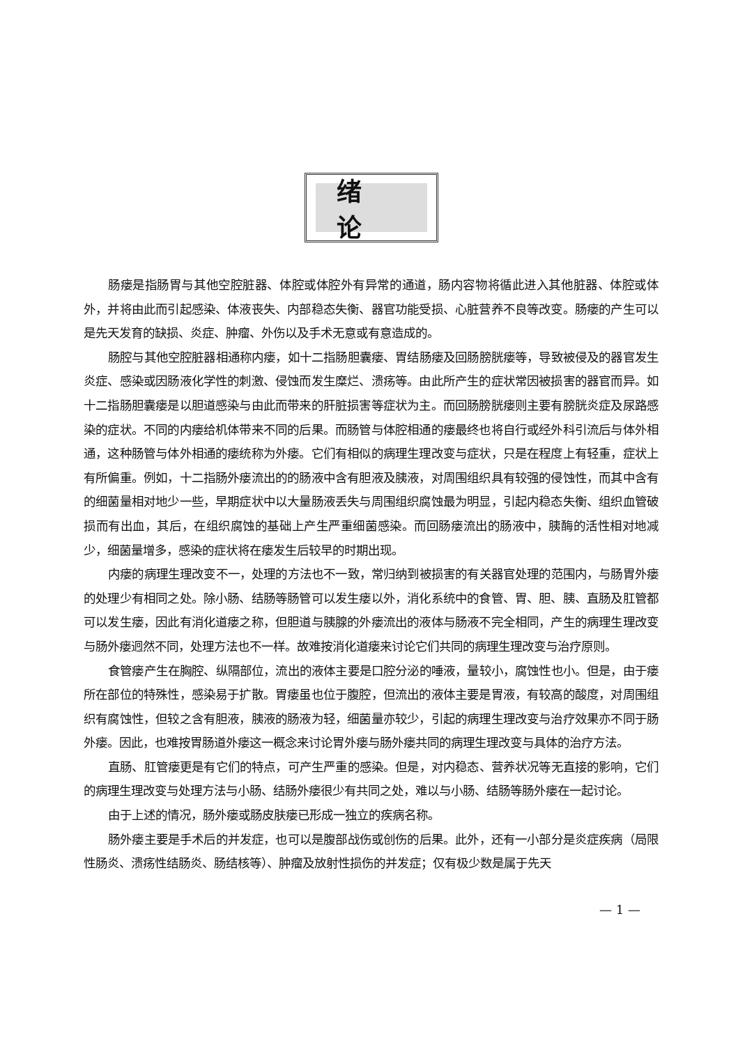绪论
肠瘘是指肠胃与其他空腔脏器、体腔或体腔外有异常的通道，肠内容物将循此进入其他脏器、体腔或体外，并将由此而引起感染、体液丧失、内部稳态失衡、器官功能受损、心脏营养不良等改变。肠瘘的产生可以是先天发育的缺损、炎症、肿瘤、外伤以及手术无意或有意造成的。
肠腔与其他空腔脏器相通称内瘘，如十二指肠胆囊瘘、胃结肠瘘及回肠膀胱瘘等，导致被侵及的器官发生炎症、感染或因肠液化学性的刺激、侵蚀而发生糜烂、溃疡等。由此所产生的症状常因被损害的器官而异。如十二指肠胆囊瘘是以胆道感染与由此而带来的肝脏损害等症状为主。而回肠膀胱瘘则主要有膀胱炎症及尿路感染的症状。不同的内瘘给机体带来不同的后果。而肠管与体腔相通的瘘最终也将自行或经外科引流后与体外相通，这种肠管与体外相通的瘘统称为外瘘。它们有相似的病理生理改变与症状，只是在程度上有轻重，症状上有所偏重。例如，十二指肠外瘘流出的的肠液中含有胆液及胰液，对周围组织具有较强的侵蚀性，而其中含有的细菌量相对地少一些，早期症状中以大量肠液丢失与周围组织腐蚀最为明显，引起内稳态失衡、组织血管破损而有出血，其后，在组织腐蚀的基础上产生严重细菌感染。而回肠瘘流出的肠液中，胰酶的活性相对地减少，细菌量增多，感染的症状将在瘘发生后较早的时期出现。
内瘘的病理生理改变不一，处理的方法也不一致，常归纳到被损害的有关器官处理的范围内，与肠胃外瘘的处理少有相同之处。除小肠、结肠等肠管可以发生瘘以外，消化系统中的食管、胃、胆、胰、直肠及肛管都可以发生瘘，因此有消化道瘘之称，但胆道与胰腺的外瘘流出的液体与肠液不完全相同，产生的病理生理改变与肠外瘘迥然不同，处理方法也不一样。故难按消化道瘘来讨论它们共同的病理生理改变与治疗原则。
食管瘘产生在胸腔、纵隔部位，流出的液体主要是口腔分泌的唾液，量较小，腐蚀性也小。但是，由于瘘所在部位的特殊性，感染易于扩散。胃瘘虽也位于腹腔，但流出的液体主要是胃液，有较高的酸度，对周围组织有腐蚀性，但较之含有胆液，胰液的肠液为轻，细菌量亦较少，引起的病理生理改变与治疗效果亦不同于肠外瘘。因此，也难按胃肠道外瘘这一概念来讨论胃外瘘与肠外瘘共同的病理生理改变与具体的治疗方法。
直肠、肛管瘘更是有它们的特点，可产生严重的感染。但是，对内稳态、营养状况等无直接的影响，它们的病理生理改变与处理方法与小肠、结肠外瘘很少有共同之处，难以与小肠、结肠等肠外瘘在一起讨论。
由于上述的情况，肠外瘘或肠皮肤瘘已形成一独立的疾病名称。
肠外瘘主要是手术后的并发症，也可以是腹部战伤或创伤的后果。此外，还有一小部分是炎症疾病（局限性肠炎、溃疡性结肠炎、肠结核等）、肿瘤及放射性损伤的并发症；仅有极少数是属于先天
— 1 —